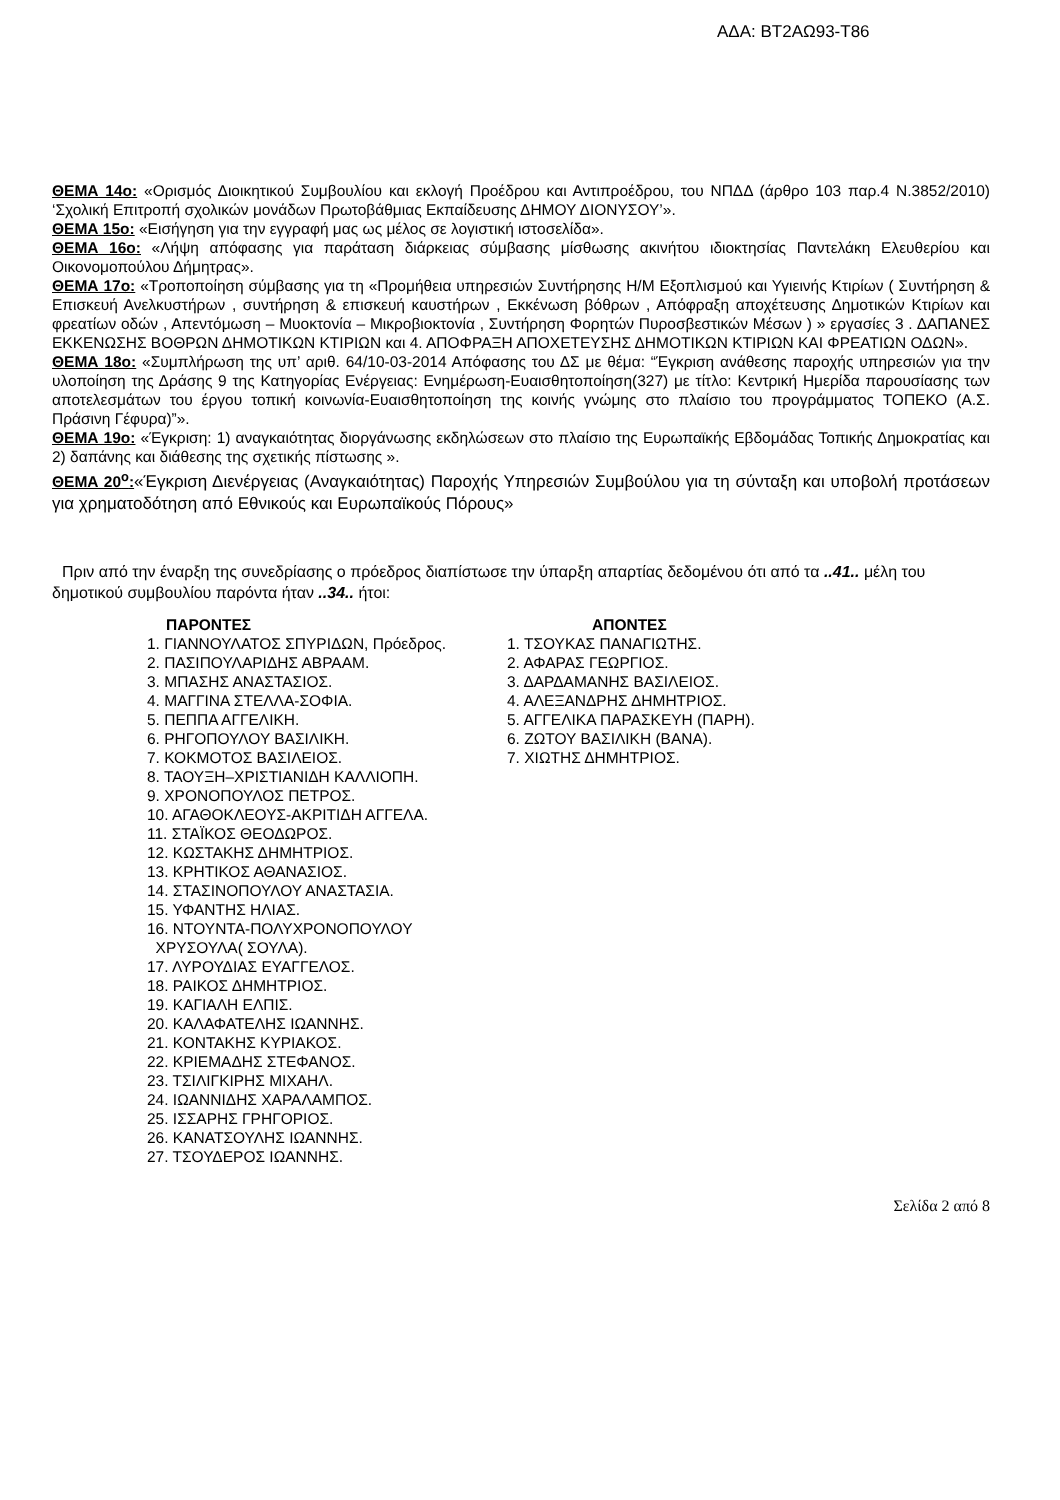ΑΔΑ: ΒΤ2ΑΩ93-Τ86
ΘΕΜΑ 14ο: «Ορισμός Διοικητικού Συμβουλίου και εκλογή Προέδρου και Αντιπροέδρου, του ΝΠΔΔ (άρθρο 103 παρ.4 Ν.3852/2010) ‘Σχολική Επιτροπή σχολικών μονάδων Πρωτοβάθμιας Εκπαίδευσης ΔΗΜΟΥ ΔΙΟΝΥΣΟΥ’».
ΘΕΜΑ 15ο: «Εισήγηση για την εγγραφή μας ως μέλος σε λογιστική ιστοσελίδα».
ΘΕΜΑ 16ο: «Λήψη απόφασης για παράταση διάρκειας σύμβασης μίσθωσης ακινήτου ιδιοκτησίας Παντελάκη Ελευθερίου και Οικονομοπούλου Δήμητρας».
ΘΕΜΑ 17ο: «Τροποποίηση σύμβασης για τη «Προμήθεια υπηρεσιών Συντήρησης Η/Μ Εξοπλισμού και Υγιεινής Κτιρίων ( Συντήρηση & Επισκευή Ανελκυστήρων , συντήρηση & επισκευή καυστήρων , Εκκένωση βόθρων , Απόφραξη αποχέτευσης Δημοτικών Κτιρίων και φρεατίων οδών , Απεντόμωση – Μυοκτονία – Μικροβιοκτονία , Συντήρηση Φορητών Πυροσβεστικών Μέσων ) » εργασίες 3 . ΔΑΠΑΝΕΣ ΕΚΚΕΝΩΣΗΣ ΒΟΘΡΩΝ ΔΗΜΟΤΙΚΩΝ ΚΤΙΡΙΩΝ και 4. ΑΠΟΦΡΑΞΗ ΑΠΟΧΕΤΕΥΣΗΣ ΔΗΜΟΤΙΚΩΝ ΚΤΙΡΙΩΝ ΚΑΙ ΦΡΕΑΤΙΩΝ ΟΔΩΝ».
ΘΕΜΑ 18ο: «Συμπλήρωση της υπ’ αριθ. 64/10-03-2014 Απόφασης του ΔΣ με θέμα: “Έγκριση ανάθεσης παροχής υπηρεσιών για την υλοποίηση της Δράσης 9 της Κατηγορίας Ενέργειας: Ενημέρωση-Ευαισθητοποίηση(327) με τίτλο: Κεντρική Ημερίδα παρουσίασης των αποτελεσμάτων του έργου τοπική κοινωνία-Ευαισθητοποίηση της κοινής γνώμης στο πλαίσιο του προγράμματος ΤΟΠΕΚΟ (Α.Σ. Πράσινη Γέφυρα)”».
ΘΕΜΑ 19ο: «Έγκριση: 1) αναγκαιότητας διοργάνωσης εκδηλώσεων στο πλαίσιο της Ευρωπαϊκής Εβδομάδας Τοπικής Δημοκρατίας και 2) δαπάνης και διάθεσης της σχετικής πίστωσης ».
ΘΕΜΑ 20<sup>ο</sup>:«Έγκριση Διενέργειας (Αναγκαιότητας) Παροχής Υπηρεσιών Συμβούλου για τη σύνταξη και υποβολή προτάσεων για χρηματοδότηση από Εθνικούς και Ευρωπαϊκούς Πόρους»
Πριν από την έναρξη της συνεδρίασης ο πρόεδρος διαπίστωσε την ύπαρξη απαρτίας δεδομένου ότι από τα ..41.. μέλη του δημοτικού συμβουλίου παρόντα ήταν ..34.. ήτοι:
ΠΑΡΟΝΤΕΣ
1. ΓΙΑΝΝΟΥΛΑΤΟΣ ΣΠΥΡΙΔΩΝ, Πρόεδρος.
2. ΠΑΣΙΠΟΥΛΑΡΙΔΗΣ ΑΒΡΑΑΜ.
3. ΜΠΑΣΗΣ ΑΝΑΣΤΑΣΙΟΣ.
4. ΜΑΓΓΙΝΑ ΣΤΕΛΛΑ-ΣΟΦΙΑ.
5. ΠΕΠΠΑ ΑΓΓΕΛΙΚΗ.
6. ΡΗΓΟΠΟΥΛΟΥ ΒΑΣΙΛΙΚΗ.
7. ΚΟΚΜΟΤΟΣ ΒΑΣΙΛΕΙΟΣ.
8. ΤΑΟΥΞΗ–ΧΡΙΣΤΙΑΝΙΔΗ ΚΑΛΛΙΟΠΗ.
9. ΧΡΟΝΟΠΟΥΛΟΣ ΠΕΤΡΟΣ.
10. ΑΓΑΘΟΚΛΕΟΥΣ-ΑΚΡΙΤΙΔΗ ΑΓΓΕΛΑ.
11. ΣΤΑΪΚΟΣ ΘΕΟΔΩΡΟΣ.
12. ΚΩΣΤΑΚΗΣ ΔΗΜΗΤΡΙΟΣ.
13. ΚΡΗΤΙΚΟΣ ΑΘΑΝΑΣΙΟΣ.
14. ΣΤΑΣΙΝΟΠΟΥΛΟΥ ΑΝΑΣΤΑΣΙΑ.
15. ΥΦΑΝΤΗΣ ΗΛΙΑΣ.
16. ΝΤΟΥΝΤΑ-ΠΟΛΥΧΡΟΝΟΠΟΥΛΟΥ
ΧΡΥΣΟΥΛΑ( ΣΟΥΛΑ).
17. ΛΥΡΟΥΔΙΑΣ ΕΥΑΓΓΕΛΟΣ.
18. ΡΑΙΚΟΣ ΔΗΜΗΤΡΙΟΣ.
19. ΚΑΓΙΑΛΗ ΕΛΠΙΣ.
20. ΚΑΛΑΦΑΤΕΛΗΣ ΙΩΑΝΝΗΣ.
21. ΚΟΝΤΑΚΗΣ ΚΥΡΙΑΚΟΣ.
22. ΚΡΙΕΜΑΔΗΣ ΣΤΕΦΑΝΟΣ.
23. ΤΣΙΛΙΓΚΙΡΗΣ ΜΙΧΑΗΛ.
24. ΙΩΑΝΝΙΔΗΣ ΧΑΡΑΛΑΜΠΟΣ.
25. ΙΣΣΑΡΗΣ ΓΡΗΓΟΡΙΟΣ.
26. ΚΑΝΑΤΣΟΥΛΗΣ ΙΩΑΝΝΗΣ.
27. ΤΣΟΥΔΕΡΟΣ ΙΩΑΝΝΗΣ.
ΑΠΟΝΤΕΣ
1. ΤΣΟΥΚΑΣ ΠΑΝΑΓΙΩΤΗΣ.
2. ΑΦΑΡΑΣ ΓΕΩΡΓΙΟΣ.
3. ΔΑΡΔΑΜΑΝΗΣ ΒΑΣΙΛΕΙΟΣ.
4. ΑΛΕΞΑΝΔΡΗΣ ΔΗΜΗΤΡΙΟΣ.
5. ΑΓΓΕΛΙΚΑ ΠΑΡΑΣΚΕΥΗ (ΠΑΡΗ).
6. ΖΩΤΟΥ ΒΑΣΙΛΙΚΗ (ΒΑΝΑ).
7. ΧΙΩΤΗΣ ΔΗΜΗΤΡΙΟΣ.
Σελίδα 2 από 8